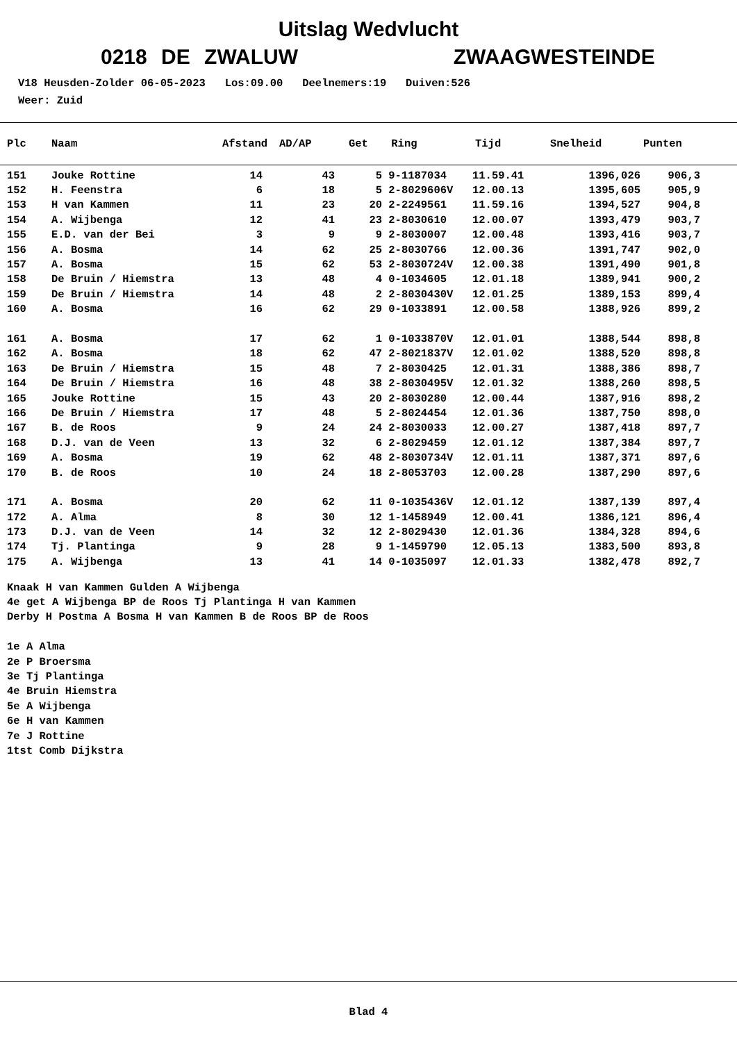Uitslag Wedvlucht
0218 DE ZWALUW ZWAAGWESTEINDE
V18 Heusden-Zolder 06-05-2023 Los:09.00 Deelnemers:19 Duiven:526 Weer: Zuid
| Plc | Naam | Afstand | AD/AP | Get | Ring | Tijd | Snelheid | Punten |
| --- | --- | --- | --- | --- | --- | --- | --- | --- |
| 151 | Jouke Rottine | 14 | 43 | 5 | 9-1187034 | 11.59.41 | 1396,026 | 906,3 |
| 152 | H. Feenstra | 6 | 18 | 5 | 2-8029606V | 12.00.13 | 1395,605 | 905,9 |
| 153 | H van Kammen | 11 | 23 | 20 | 2-2249561 | 11.59.16 | 1394,527 | 904,8 |
| 154 | A. Wijbenga | 12 | 41 | 23 | 2-8030610 | 12.00.07 | 1393,479 | 903,7 |
| 155 | E.D. van der Bei | 3 | 9 | 9 | 2-8030007 | 12.00.48 | 1393,416 | 903,7 |
| 156 | A. Bosma | 14 | 62 | 25 | 2-8030766 | 12.00.36 | 1391,747 | 902,0 |
| 157 | A. Bosma | 15 | 62 | 53 | 2-8030724V | 12.00.38 | 1391,490 | 901,8 |
| 158 | De Bruin / Hiemstra | 13 | 48 | 4 | 0-1034605 | 12.01.18 | 1389,941 | 900,2 |
| 159 | De Bruin / Hiemstra | 14 | 48 | 2 | 2-8030430V | 12.01.25 | 1389,153 | 899,4 |
| 160 | A. Bosma | 16 | 62 | 29 | 0-1033891 | 12.00.58 | 1388,926 | 899,2 |
| 161 | A. Bosma | 17 | 62 | 1 | 0-1033870V | 12.01.01 | 1388,544 | 898,8 |
| 162 | A. Bosma | 18 | 62 | 47 | 2-8021837V | 12.01.02 | 1388,520 | 898,8 |
| 163 | De Bruin / Hiemstra | 15 | 48 | 7 | 2-8030425 | 12.01.31 | 1388,386 | 898,7 |
| 164 | De Bruin / Hiemstra | 16 | 48 | 38 | 2-8030495V | 12.01.32 | 1388,260 | 898,5 |
| 165 | Jouke Rottine | 15 | 43 | 20 | 2-8030280 | 12.00.44 | 1387,916 | 898,2 |
| 166 | De Bruin / Hiemstra | 17 | 48 | 5 | 2-8024454 | 12.01.36 | 1387,750 | 898,0 |
| 167 | B. de Roos | 9 | 24 | 24 | 2-8030033 | 12.00.27 | 1387,418 | 897,7 |
| 168 | D.J. van de Veen | 13 | 32 | 6 | 2-8029459 | 12.01.12 | 1387,384 | 897,7 |
| 169 | A. Bosma | 19 | 62 | 48 | 2-8030734V | 12.01.11 | 1387,371 | 897,6 |
| 170 | B. de Roos | 10 | 24 | 18 | 2-8053703 | 12.00.28 | 1387,290 | 897,6 |
| 171 | A. Bosma | 20 | 62 | 11 | 0-1035436V | 12.01.12 | 1387,139 | 897,4 |
| 172 | A. Alma | 8 | 30 | 12 | 1-1458949 | 12.00.41 | 1386,121 | 896,4 |
| 173 | D.J. van de Veen | 14 | 32 | 12 | 2-8029430 | 12.01.36 | 1384,328 | 894,6 |
| 174 | Tj. Plantinga | 9 | 28 | 9 | 1-1459790 | 12.05.13 | 1383,500 | 893,8 |
| 175 | A. Wijbenga | 13 | 41 | 14 | 0-1035097 | 12.01.33 | 1382,478 | 892,7 |
Knaak H van Kammen Gulden A Wijbenga 4e get A Wijbenga BP de Roos Tj Plantinga H van Kammen Derby H Postma A Bosma H van Kammen B de Roos BP de Roos 1e A Alma 2e P Broersma 3e Tj Plantinga 4e Bruin Hiemstra 5e A Wijbenga 6e H van Kammen 7e J Rottine 1tst Comb Dijkstra
Blad 4